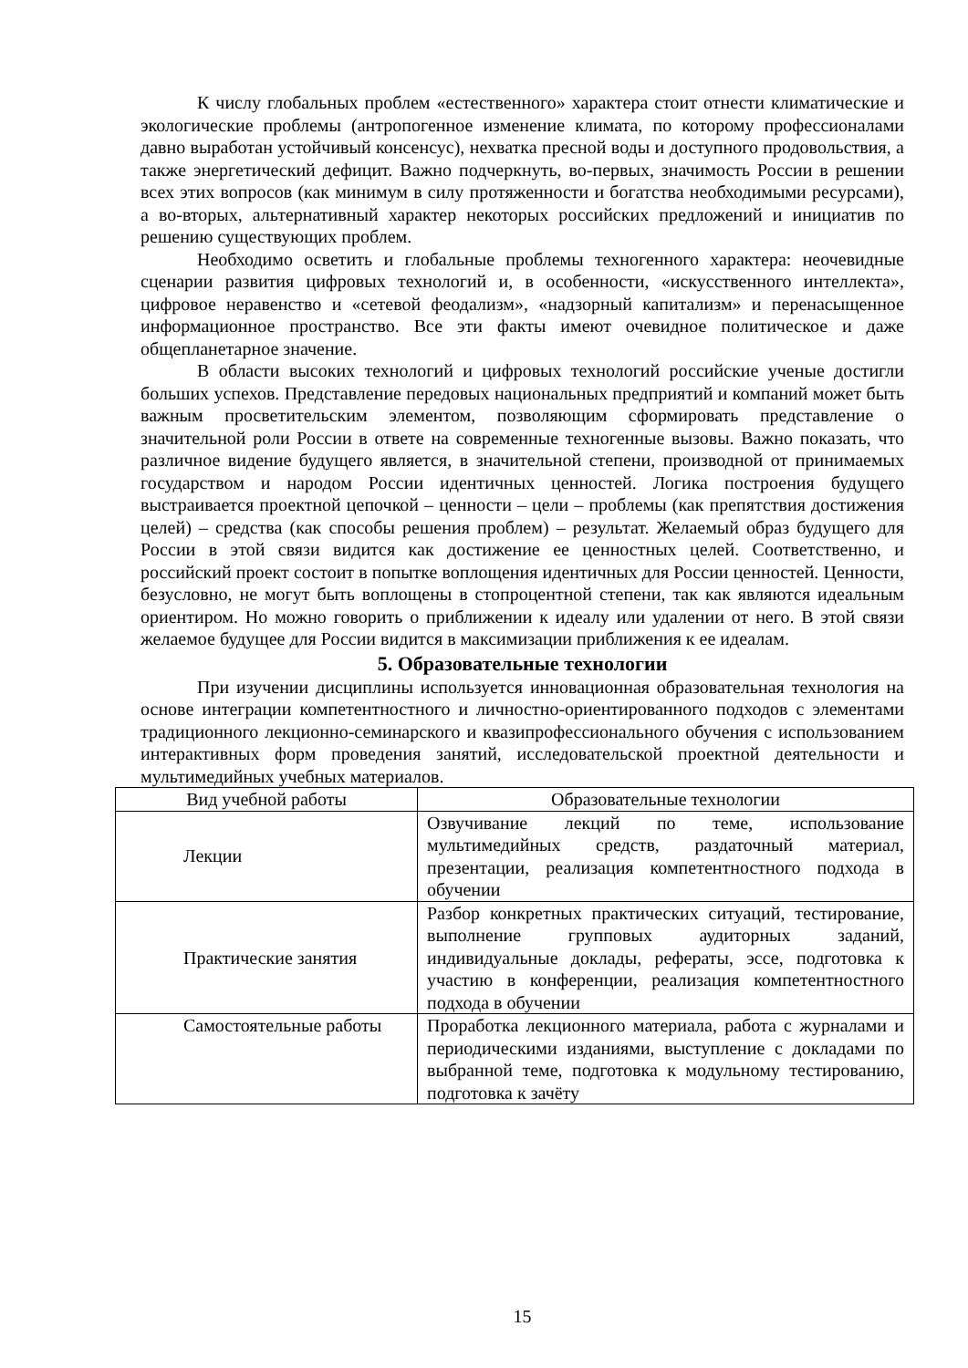К числу глобальных проблем «естественного» характера стоит отнести климатические и экологические проблемы (антропогенное изменение климата, по которому профессионалами давно выработан устойчивый консенсус), нехватка пресной воды и доступного продовольствия, а также энергетический дефицит. Важно подчеркнуть, во-первых, значимость России в решении всех этих вопросов (как минимум в силу протяженности и богатства необходимыми ресурсами), а во-вторых, альтернативный характер некоторых российских предложений и инициатив по решению существующих проблем.
Необходимо осветить и глобальные проблемы техногенного характера: неочевидные сценарии развития цифровых технологий и, в особенности, «искусственного интеллекта», цифровое неравенство и «сетевой феодализм», «надзорный капитализм» и перенасыщенное информационное пространство. Все эти факты имеют очевидное политическое и даже общепланетарное значение.
В области высоких технологий и цифровых технологий российские ученые достигли больших успехов. Представление передовых национальных предприятий и компаний может быть важным просветительским элементом, позволяющим сформировать представление о значительной роли России в ответе на современные техногенные вызовы. Важно показать, что различное видение будущего является, в значительной степени, производной от принимаемых государством и народом России идентичных ценностей. Логика построения будущего выстраивается проектной цепочкой – ценности – цели – проблемы (как препятствия достижения целей) – средства (как способы решения проблем) – результат. Желаемый образ будущего для России в этой связи видится как достижение ее ценностных целей. Соответственно, и российский проект состоит в попытке воплощения идентичных для России ценностей. Ценности, безусловно, не могут быть воплощены в стопроцентной степени, так как являются идеальным ориентиром. Но можно говорить о приближении к идеалу или удалении от него. В этой связи желаемое будущее для России видится в максимизации приближения к ее идеалам.
5. Образовательные технологии
При изучении дисциплины используется инновационная образовательная технология на основе интеграции компетентностного и личностно-ориентированного подходов с элементами традиционного лекционно-семинарского и квазипрофессионального обучения с использованием интерактивных форм проведения занятий, исследовательской проектной деятельности и мультимедийных учебных материалов.
| Вид учебной работы | Образовательные технологии |
| --- | --- |
| Лекции | Озвучивание лекций по теме, использование мультимедийных средств, раздаточный материал, презентации, реализация компетентностного подхода в обучении |
| Практические занятия | Разбор конкретных практических ситуаций, тестирование, выполнение групповых аудиторных заданий, индивидуальные доклады, рефераты, эссе, подготовка к участию в конференции, реализация компетентностного подхода в обучении |
| Самостоятельные работы | Проработка лекционного материала, работа с журналами и периодическими изданиями, выступление с докладами по выбранной теме, подготовка к модульному тестированию, подготовка к зачёту |
15